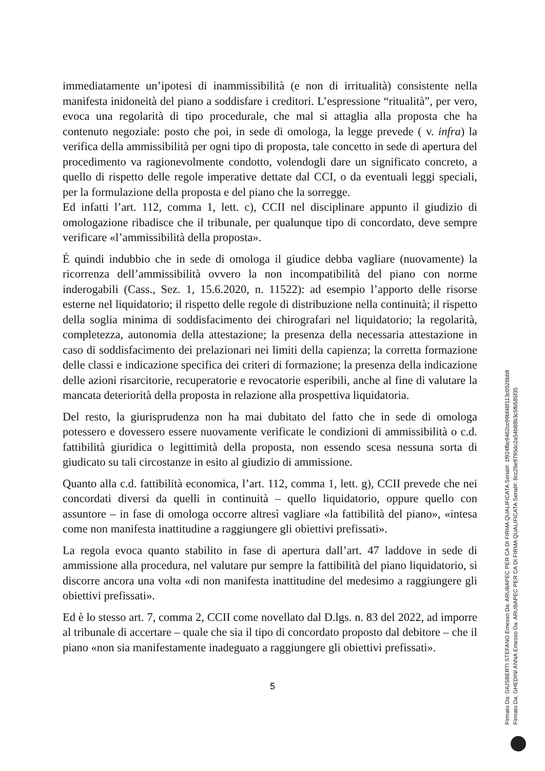immediatamente un’ipotesi di inammissibilità (e non di irritualità) consistente nella manifesta inidoneità del piano a soddisfare i creditori. L’espressione “ritualità”, per vero, evoca una regolarità di tipo procedurale, che mal si attaglia alla proposta che ha contenuto negoziale: posto che poi, in sede di omologa, la legge prevede ( v. infra) la verifica della ammissibilità per ogni tipo di proposta, tale concetto in sede di apertura del procedimento va ragionevolmente condotto, volendogli dare un significato concreto, a quello di rispetto delle regole imperative dettate dal CCI, o da eventuali leggi speciali, per la formulazione della proposta e del piano che la sorregge.
Ed infatti l’art. 112, comma 1, lett. c), CCII nel disciplinare appunto il giudizio di omologazione ribadisce che il tribunale, per qualunque tipo di concordato, deve sempre verificare «l’ammissibilità della proposta».
É quindi indubbio che in sede di omologa il giudice debba vagliare (nuovamente) la ricorrenza dell’ammissibilità ovvero la non incompatibilità del piano con norme inderogabili (Cass., Sez. 1, 15.6.2020, n. 11522): ad esempio l’apporto delle risorse esterne nel liquidatorio; il rispetto delle regole di distribuzione nella continuità; il rispetto della soglia minima di soddisfacimento dei chirografari nel liquidatorio; la regolarità, completezza, autonomia della attestazione; la presenza della necessaria attestazione in caso di soddisfacimento dei prelazionari nei limiti della capienza; la corretta formazione delle classi e indicazione specifica dei criteri di formazione; la presenza della indicazione delle azioni risarcitorie, recuperatorie e revocatorie esperibili, anche al fine di valutare la mancata deteriorità della proposta in relazione alla prospettiva liquidatoria.
Del resto, la giurisprudenza non ha mai dubitato del fatto che in sede di omologa potessero e dovessero essere nuovamente verificate le condizioni di ammissibilità o c.d. fattibilità giuridica o legittimità della proposta, non essendo scesa nessuna sorta di giudicato su tali circostanze in esito al giudizio di ammissione.
Quanto alla c.d. fattibilità economica, l’art. 112, comma 1, lett. g), CCII prevede che nei concordati diversi da quelli in continuità – quello liquidatorio, oppure quello con assuntore – in fase di omologa occorre altresì vagliare «la fattibilità del piano», «intesa come non manifesta inattitudine a raggiungere gli obiettivi prefissati».
La regola evoca quanto stabilito in fase di apertura dall’art. 47 laddove in sede di ammissione alla procedura, nel valutare pur sempre la fattibilità del piano liquidatorio, si discorre ancora una volta «di non manifesta inattitudine del medesimo a raggiungere gli obiettivi prefissati».
Ed è lo stesso art. 7, comma 2, CCII come novellato dal D.lgs. n. 83 del 2022, ad imporre al tribunale di accertare – quale che sia il tipo di concordato proposto dal debitore – che il piano «non sia manifestamente inadeguato a raggiungere gli obiettivi prefissati».
5
Firmato Da: GIUSBERTI STEFANO Emesso Da: ARUBAPEC PER CA DI FIRMA QUALIFICATA Serial#: 1f924fbc9462cc99bf48f113c0526bb9
Firmato Da: GHEDINI ANNA Emesso Da: ARUBAPEC PER CA DI FIRMA QUALIFICATA Serial#: 8cc26e9795dc2a54b88b3c5fb585f35